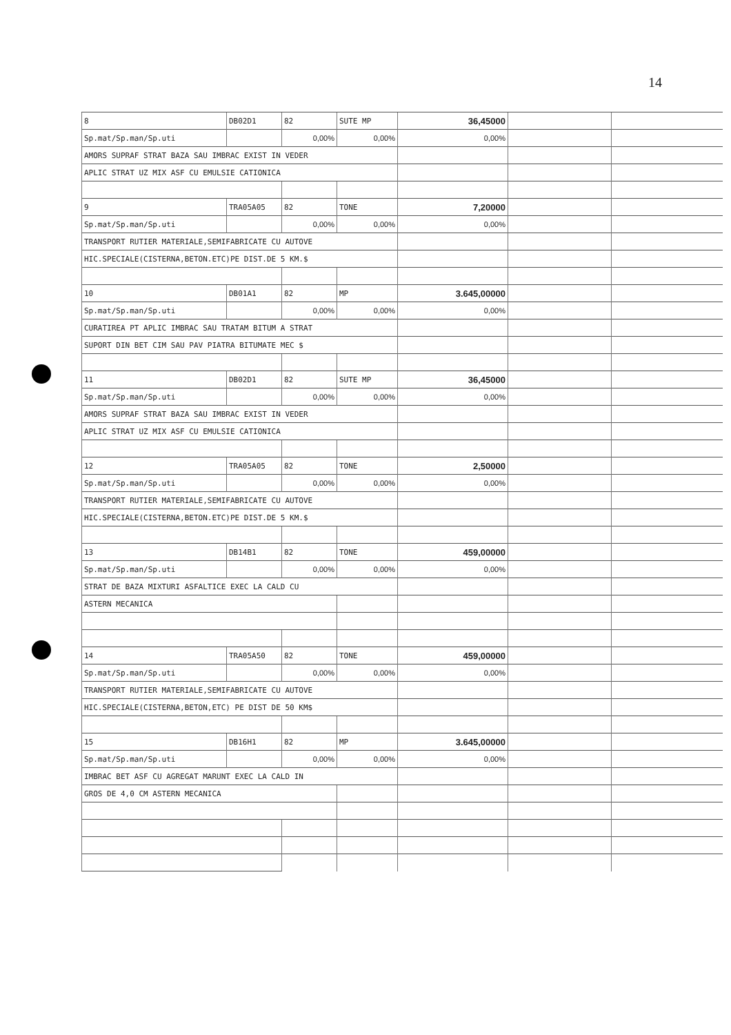14
| 8 | DB02D1 | 82 | SUTE MP | 36,45000 | | |
| Sp.mat/Sp.man/Sp.uti | | 0,00% | 0,00% | 0,00% | | |
| AMORS SUPRAF STRAT BAZA SAU IMBRAC EXIST IN VEDER | | | | | | |
| APLIC STRAT UZ MIX ASF CU EMULSIE CATIONICA | | | | | | |
| 9 | TRA05A05 | 82 | TONE | 7,20000 | | |
| Sp.mat/Sp.man/Sp.uti | | 0,00% | 0,00% | 0,00% | | |
| TRANSPORT RUTIER MATERIALE,SEMIFABRICATE CU AUTOVE | | | | | | |
| HIC.SPECIALE(CISTERNA,BETON.ETC)PE DIST.DE 5 KM.$ | | | | | | |
| 10 | DB01A1 | 82 | MP | 3.645,00000 | | |
| Sp.mat/Sp.man/Sp.uti | | 0,00% | 0,00% | 0,00% | | |
| CURATIREA PT APLIC IMBRAC SAU TRATAM BITUM A STRAT | | | | | | |
| SUPORT DIN BET CIM SAU PAV PIATRA BITUMATE MEC $ | | | | | | |
| 11 | DB02D1 | 82 | SUTE MP | 36,45000 | | |
| Sp.mat/Sp.man/Sp.uti | | 0,00% | 0,00% | 0,00% | | |
| AMORS SUPRAF STRAT BAZA SAU IMBRAC EXIST IN VEDER | | | | | | |
| APLIC STRAT UZ MIX ASF CU EMULSIE CATIONICA | | | | | | |
| 12 | TRA05A05 | 82 | TONE | 2,50000 | | |
| Sp.mat/Sp.man/Sp.uti | | 0,00% | 0,00% | 0,00% | | |
| TRANSPORT RUTIER MATERIALE,SEMIFABRICATE CU AUTOVE | | | | | | |
| HIC.SPECIALE(CISTERNA,BETON.ETC)PE DIST.DE 5 KM.$ | | | | | | |
| 13 | DB14B1 | 82 | TONE | 459,00000 | | |
| Sp.mat/Sp.man/Sp.uti | | 0,00% | 0,00% | 0,00% | | |
| STRAT DE BAZA MIXTURI ASFALTICE EXEC LA CALD CU | | | | | | |
| ASTERN MECANICA | | | | | | |
| 14 | TRA05A50 | 82 | TONE | 459,00000 | | |
| Sp.mat/Sp.man/Sp.uti | | 0,00% | 0,00% | 0,00% | | |
| TRANSPORT RUTIER MATERIALE,SEMIFABRICATE CU AUTOVE | | | | | | |
| HIC.SPECIALE(CISTERNA,BETON,ETC) PE DIST DE 50 KM$ | | | | | | |
| 15 | DB16H1 | 82 | MP | 3.645,00000 | | |
| Sp.mat/Sp.man/Sp.uti | | 0,00% | 0,00% | 0,00% | | |
| IMBRAC BET ASF CU AGREGAT MARUNT EXEC LA CALD IN | | | | | | |
| GROS DE 4,0 CM ASTERN MECANICA | | | | | | |